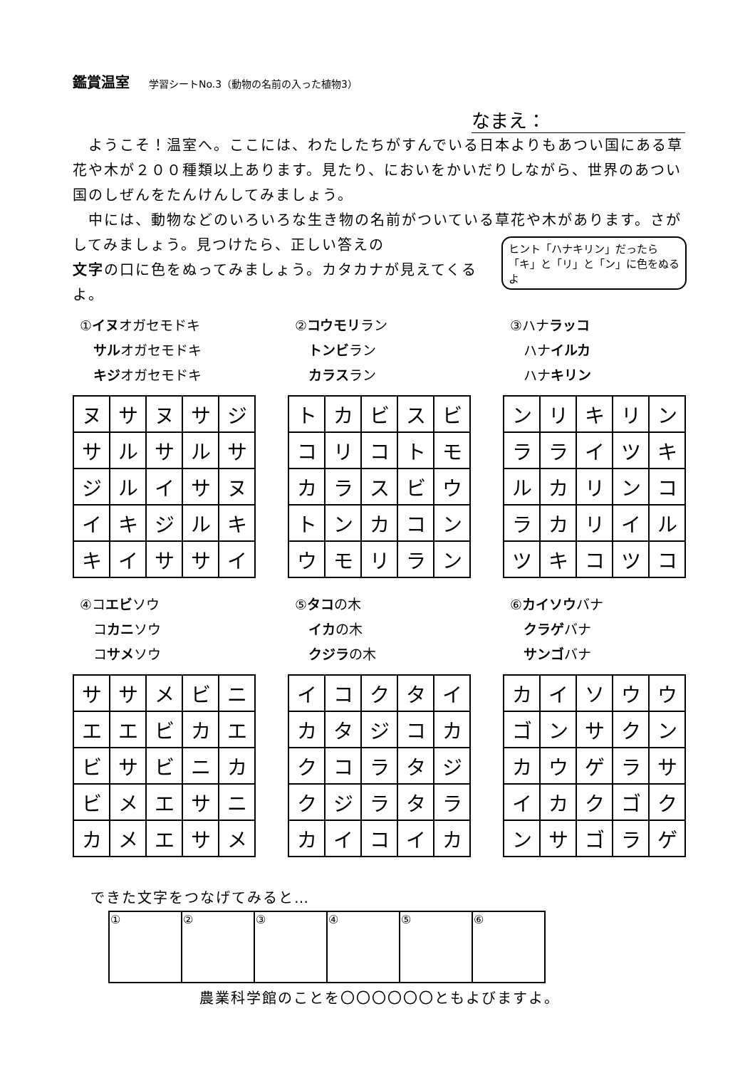鑑賞温室 学習シートNo.3（動物の名前の入った植物3）
なまえ：
　ようこそ！温室へ。ここには、わたしたちがすんでいる日本よりもあつい国にある草花や木が２００種類以上あります。見たり、においをかいだりしながら、世界のあつい国のしぜんをたんけんしてみましょう。
　中には、動物などのいろいろな生き物の名前がついている草花や木があります。さがしてみましょう。見つけたら、正しい答えの
ヒント「ハナキリン」だったら「キ」と「リ」と「ン」に色をぬるよ
文字の口に色をぬってみましょう。カタカナが見えてくるよ。
①イヌオガセモドキ
　サルオガセモドキ
　キジオガセモドキ
| ヌ | サ | ヌ | サ | ジ |
| サ | ル | サ | ル | サ |
| ジ | ル | イ | サ | ヌ |
| イ | キ | ジ | ル | キ |
| キ | イ | サ | サ | イ |
②コウモリラン
　トンビラン
　カラスラン
| ト | カ | ビ | ス | ビ |
| コ | リ | コ | ト | モ |
| カ | ラ | ス | ビ | ウ |
| ト | ン | カ | コ | ン |
| ウ | モ | リ | ラ | ン |
③ハナラッコ
　ハナイルカ
　ハナキリン
| ン | リ | キ | リ | ン |
| ラ | ラ | イ | ツ | キ |
| ル | カ | リ | ン | コ |
| ラ | カ | リ | イ | ル |
| ツ | キ | コ | ツ | コ |
④コエビソウ
　コカニソウ
　コサメソウ
| サ | サ | メ | ビ | ニ |
| エ | エ | ビ | カ | エ |
| ビ | サ | ビ | ニ | カ |
| ビ | メ | エ | サ | ニ |
| カ | メ | エ | サ | メ |
⑤タコの木
　イカの木
　クジラの木
| イ | コ | ク | タ | イ |
| カ | タ | ジ | コ | カ |
| ク | コ | ラ | タ | ジ |
| ク | ジ | ラ | タ | ラ |
| カ | イ | コ | イ | カ |
⑥カイソウバナ
　クラゲバナ
　サンゴバナ
| カ | イ | ソ | ウ | ウ |
| ゴ | ン | サ | ク | ン |
| カ | ウ | ゲ | ラ | サ |
| イ | カ | ク | ゴ | ク |
| ン | サ | ゴ | ラ | ゲ |
できた文字をつなげてみると…
| ① | ② | ③ | ④ | ⑤ | ⑥ |
農業科学館のことを〇〇〇〇〇〇ともよびますよ。